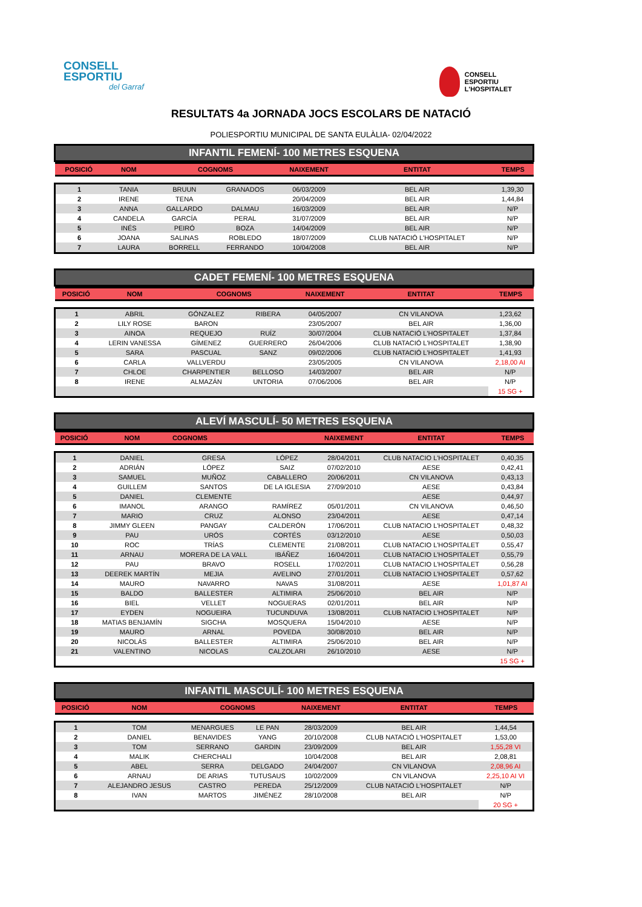CONSELL
ESPORTIU
del Garraf
CONSELL
ESPORTIU
L'HOSPITALET
RESULTATS 4a JORNADA JOCS ESCOLARS DE NATACIÓ
POLIESPORTIU MUNICIPAL DE SANTA EULÀLIA- 02/04/2022
INFANTIL FEMENÍ- 100 METRES ESQUENA
| POSICIÓ | NOM | COGNOMS | | NAIXEMENT | ENTITAT | TEMPS |
| --- | --- | --- | --- | --- | --- | --- |
| 1 | TANIA | BRUUN | GRANADOS | 06/03/2009 | BEL AIR | 1,39,30 |
| 2 | IRENE | TENA | | 20/04/2009 | BEL AIR | 1,44,84 |
| 3 | ANNA | GALLARDO | DALMAU | 16/03/2009 | BEL AIR | N/P |
| 4 | CANDELA | GARCÍA | PERAL | 31/07/2009 | BEL AIR | N/P |
| 5 | INÉS | PEIRÓ | BOZA | 14/04/2009 | BEL AIR | N/P |
| 6 | JOANA | SALINAS | ROBLEDO | 18/07/2009 | CLUB NATACIÓ L'HOSPITALET | N/P |
| 7 | LAURA | BORRELL | FERRANDO | 10/04/2008 | BEL AIR | N/P |
CADET FEMENÍ- 100 METRES ESQUENA
| POSICIÓ | NOM | COGNOMS | | NAIXEMENT | ENTITAT | TEMPS |
| --- | --- | --- | --- | --- | --- | --- |
| 1 | ABRIL | GÓNZALEZ | RIBERA | 04/05/2007 | CN VILANOVA | 1,23,62 |
| 2 | LILY ROSE | BARON | | 23/05/2007 | BEL AIR | 1,36,00 |
| 3 | AINOA | REQUEJO | RUÍZ | 30/07/2004 | CLUB NATACIÓ L'HOSPITALET | 1,37,84 |
| 4 | LERIN VANESSA | GÍMENEZ | GUERRERO | 26/04/2006 | CLUB NATACIÓ L'HOSPITALET | 1,38,90 |
| 5 | SARA | PASCUAL | SANZ | 09/02/2006 | CLUB NATACIÓ L'HOSPITALET | 1,41,93 |
| 6 | CARLA | VALLVERDU | | 23/05/2005 | CN VILANOVA | 2,18,00 AI |
| 7 | CHLOE | CHARPENTIER | BELLOSO | 14/03/2007 | BEL AIR | N/P |
| 8 | IRENE | ALMAZÁN | UNTORIA | 07/06/2006 | BEL AIR | N/P |
| | | | | | | 15 SG + |
ALEVÍ MASCULÍ- 50 METRES ESQUENA
| POSICIÓ | NOM | COGNOMS | | NAIXEMENT | ENTITAT | TEMPS |
| --- | --- | --- | --- | --- | --- | --- |
| 1 | DANIEL | GRESA | LÓPEZ | 28/04/2011 | CLUB NATACIO L'HOSPITALET | 0,40,35 |
| 2 | ADRIÁN | LÓPEZ | SAIZ | 07/02/2010 | AESE | 0,42,41 |
| 3 | SAMUEL | MUÑOZ | CABALLERO | 20/06/2011 | CN VILANOVA | 0,43,13 |
| 4 | GUILLEM | SANTOS | DE LA IGLESIA | 27/09/2010 | AESE | 0,43,84 |
| 5 | DANIEL | CLEMENTE | | | AESE | 0,44,97 |
| 6 | IMANOL | ARANGO | RAMÍREZ | 05/01/2011 | CN VILANOVA | 0,46,50 |
| 7 | MARIO | CRUZ | ALONSO | 23/04/2011 | AESE | 0,47,14 |
| 8 | JIMMY GLEEN | PANGAY | CALDERÓN | 17/06/2011 | CLUB NATACIO L'HOSPITALET | 0,48,32 |
| 9 | PAU | URÓS | CORTÉS | 03/12/2010 | AESE | 0,50,03 |
| 10 | ROC | TRÍAS | CLEMENTE | 21/08/2011 | CLUB NATACIO L'HOSPITALET | 0,55,47 |
| 11 | ARNAU | MORERA DE LA VALL | IBÁÑEZ | 16/04/2011 | CLUB NATACIO L'HOSPITALET | 0,55,79 |
| 12 | PAU | BRAVO | ROSELL | 17/02/2011 | CLUB NATACIO L'HOSPITALET | 0,56,28 |
| 13 | DEEREK MARTÍN | MEJIA | AVELINO | 27/01/2011 | CLUB NATACIO L'HOSPITALET | 0,57,62 |
| 14 | MAURO | NAVARRO | NAVAS | 31/08/2011 | AESE | 1,01,87 AI |
| 15 | BALDO | BALLESTER | ALTIMIRA | 25/06/2010 | BEL AIR | N/P |
| 16 | BIEL | VELLET | NOGUERAS | 02/01/2011 | BEL AIR | N/P |
| 17 | EYDEN | NOGUEIRA | TUCUNDUVA | 13/08/2011 | CLUB NATACIO L'HOSPITALET | N/P |
| 18 | MATIAS BENJAMÍN | SIGCHA | MOSQUERA | 15/04/2010 | AESE | N/P |
| 19 | MAURO | ARNAL | POVEDA | 30/08/2010 | BEL AIR | N/P |
| 20 | NICOLÁS | BALLESTER | ALTIMIRA | 25/06/2010 | BEL AIR | N/P |
| 21 | VALENTINO | NICOLAS | CALZOLARI | 26/10/2010 | AESE | N/P |
| | | | | | | 15 SG + |
INFANTIL MASCULÍ- 100 METRES ESQUENA
| POSICIÓ | NOM | COGNOMS | | NAIXEMENT | ENTITAT | TEMPS |
| --- | --- | --- | --- | --- | --- | --- |
| 1 | TOM | MENARGUES | LE PAN | 28/03/2009 | BEL AIR | 1,44,54 |
| 2 | DANIEL | BENAVIDES | YANG | 20/10/2008 | CLUB NATACIÓ L'HOSPITALET | 1,53,00 |
| 3 | TOM | SERRANO | GARDIN | 23/09/2009 | BEL AIR | 1,55,28 VI |
| 4 | MALIK | CHERCHALI | | 10/04/2008 | BEL AIR | 2,08,81 |
| 5 | ABEL | SERRA | DELGADO | 24/04/2007 | CN VILANOVA | 2,08,96 AI |
| 6 | ARNAU | DE ARIAS | TUTUSAUS | 10/02/2009 | CN VILANOVA | 2,25,10 AI VI |
| 7 | ALEJANDRO JESUS | CASTRO | PEREDA | 25/12/2009 | CLUB NATACIÓ L'HOSPITALET | N/P |
| 8 | IVAN | MARTOS | JIMÉNEZ | 28/10/2008 | BEL AIR | N/P |
| | | | | | | 20 SG + |